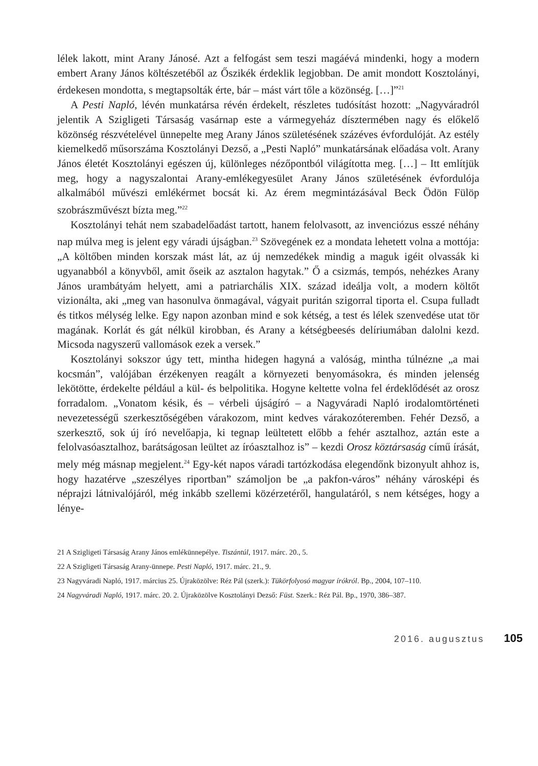lélek lakott, mint Arany Jánosé. Azt a felfogást sem teszi magáévá mindenki, hogy a modern embert Arany János költészetéből az Őszikék érdeklik legjobban. De amit mondott Kosztolányi, érdekesen mondotta, s megtapsolták érte, bár – mást várt tőle a közönség. […]”<sup>21</sup>
A Pesti Napló, lévén munkatársa révén érdekelt, részletes tudósítást hozott: „Nagyváradról jelentik A Szigligeti Társaság vasárnap este a vármegyeház dísztermében nagy és előkelő közönség részvételével ünnepelte meg Arany János születésének százéves évfordulóját. Az estély kiemelkedő műsorszáma Kosztolányi Dezső, a „Pesti Napló” munkatársának előadása volt. Arany János életét Kosztolányi egészen új, különleges nézőpontból világította meg. […] – Itt említjük meg, hogy a nagyszalontai Arany-emlékegyesület Arany János születésének évfordulója alkalmából művészi emlékérmet bocsát ki. Az érem megmintázásával Beck Ödön Fülöp szobrászművészt bízta meg.”<sup>22</sup>
Kosztolányi tehát nem szabadelőadást tartott, hanem felolvasott, az invenciózus esszé néhány nap múlva meg is jelent egy váradi újságban.<sup>23</sup> Szövegének ez a mondata lehetett volna a mottója: „A költőben minden korszak mást lát, az új nemzedékek mindig a maguk igéit olvassák ki ugyanabból a könyvből, amit őseik az asztalon hagytak.” Ő a csizmás, tempós, nehézkes Arany János urambátyám helyett, ami a patriarchális XIX. század ideálja volt, a modern költőt vizionálta, aki „meg van hasonulva önmagával, vágyait puritán szigorral tiporta el. Csupa fulladt és titkos mélység lelke. Egy napon azonban mind e sok kétség, a test és lélek szenvedése utat tör magának. Korlát és gát nélkül kirobban, és Arany a kétségbeesés delíriumában dalolni kezd. Micsoda nagyszerű vallomások ezek a versek.”
Kosztolányi sokszor úgy tett, mintha hidegen hagyná a valóság, mintha túlnézne „a mai kocsmán”, valójában érzékenyen reagált a környezeti benyomásokra, és minden jelenség lekötötte, érdekelte például a kül- és belpolitika. Hogyne keltette volna fel érdeklődését az orosz forradalom. „Vonatom késik, és – vérbeli újságíró – a Nagyváradi Napló irodalomtörténeti nevezetességű szerkesztőségében várakozom, mint kedves várakozóteremben. Fehér Dezső, a szerkesztő, sok új író nevelőapja, ki tegnap leültetett előbb a fehér asztalhoz, aztán este a felolvasóasztalhoz, barátságosan leültet az íróasztalhoz is” – kezdi Orosz köztársaság című írását, mely még másnap megjelent.<sup>24</sup> Egy-két napos váradi tartózkodása elegendőnk bizonyult ahhoz is, hogy hazatérve „szeszélyes riportban” számoljon be „a pakfon-város” néhány városképi és néprajzi látnivalójáról, még inkább szellemi közérzetéről, hangulatáról, s nem kétséges, hogy a lénye-
21 A Szigligeti Társaság Arany János emlékünnepélye. Tiszántúl, 1917. márc. 20., 5.
22 A Szigligeti Társaság Arany-ünnepe. Pesti Napló, 1917. márc. 21., 9.
23 Nagyváradi Napló, 1917. március 25. Újraközölve: Réz Pál (szerk.): Tükörfolyosó magyar írókról. Bp., 2004, 107–110.
24 Nagyváradi Napló, 1917. márc. 20. 2. Újraközölve Kosztolányi Dezső: Füst. Szerk.: Réz Pál. Bp., 1970, 386–387.
2016. augusztus 105